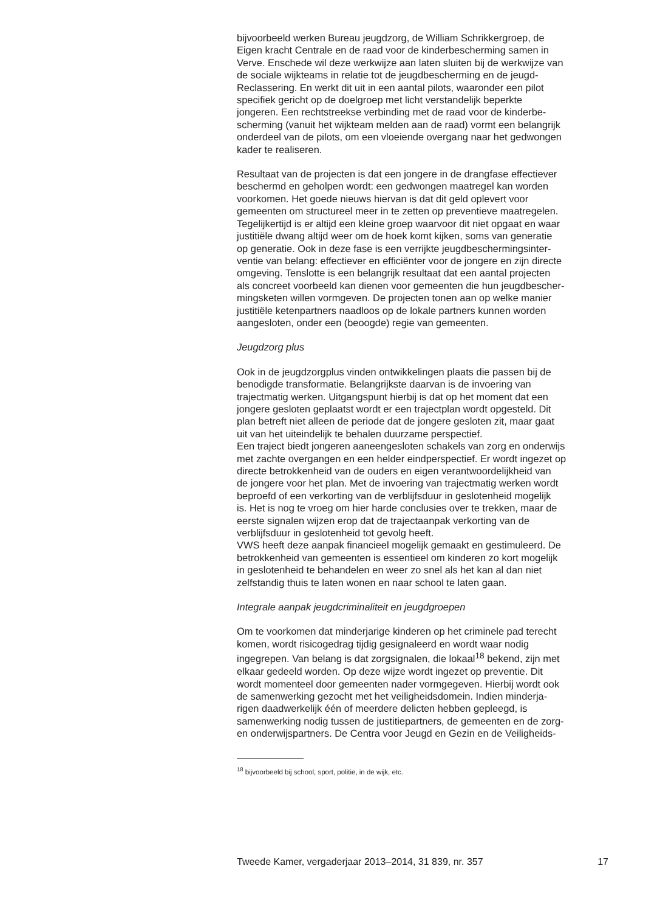bijvoorbeeld werken Bureau jeugdzorg, de William Schrikkergroep, de Eigen kracht Centrale en de raad voor de kinderbescherming samen in Verve. Enschede wil deze werkwijze aan laten sluiten bij de werkwijze van de sociale wijkteams in relatie tot de jeugdbescherming en de jeugd- Reclassering. En werkt dit uit in een aantal pilots, waaronder een pilot specifiek gericht op de doelgroep met licht verstandelijk beperkte jongeren. Een rechtstreekse verbinding met de raad voor de kinderbe- scherming (vanuit het wijkteam melden aan de raad) vormt een belangrijk onderdeel van de pilots, om een vloeiende overgang naar het gedwongen kader te realiseren.
Resultaat van de projecten is dat een jongere in de drangfase effectiever beschermd en geholpen wordt: een gedwongen maatregel kan worden voorkomen. Het goede nieuws hiervan is dat dit geld oplevert voor gemeenten om structureel meer in te zetten op preventieve maatregelen. Tegelijkertijd is er altijd een kleine groep waarvoor dit niet opgaat en waar justitiële dwang altijd weer om de hoek komt kijken, soms van generatie op generatie. Ook in deze fase is een verrijkte jeugdbeschermingsinter- ventie van belang: effectiever en efficiënter voor de jongere en zijn directe omgeving. Tenslotte is een belangrijk resultaat dat een aantal projecten als concreet voorbeeld kan dienen voor gemeenten die hun jeugdbescher- mingsketen willen vormgeven. De projecten tonen aan op welke manier justitiële ketenpartners naadloos op de lokale partners kunnen worden aangesloten, onder een (beoogde) regie van gemeenten.
Jeugdzorg plus
Ook in de jeugdzorgplus vinden ontwikkelingen plaats die passen bij de benodigde transformatie. Belangrijkste daarvan is de invoering van trajectmatig werken. Uitgangspunt hierbij is dat op het moment dat een jongere gesloten geplaatst wordt er een trajectplan wordt opgesteld. Dit plan betreft niet alleen de periode dat de jongere gesloten zit, maar gaat uit van het uiteindelijk te behalen duurzame perspectief. Een traject biedt jongeren aaneengesloten schakels van zorg en onderwijs met zachte overgangen en een helder eindperspectief. Er wordt ingezet op directe betrokkenheid van de ouders en eigen verantwoordelijkheid van de jongere voor het plan. Met de invoering van trajectmatig werken wordt beproefd of een verkorting van de verblijfsduur in geslotenheid mogelijk is. Het is nog te vroeg om hier harde conclusies over te trekken, maar de eerste signalen wijzen erop dat de trajectaanpak verkorting van de verblijfsduur in geslotenheid tot gevolg heeft. VWS heeft deze aanpak financieel mogelijk gemaakt en gestimuleerd. De betrokkenheid van gemeenten is essentieel om kinderen zo kort mogelijk in geslotenheid te behandelen en weer zo snel als het kan al dan niet zelfstandig thuis te laten wonen en naar school te laten gaan.
Integrale aanpak jeugdcriminaliteit en jeugdgroepen
Om te voorkomen dat minderjarige kinderen op het criminele pad terecht komen, wordt risicogedrag tijdig gesignaleerd en wordt waar nodig ingegrepen. Van belang is dat zorgsignalen, die lokaal<sup>18</sup> bekend, zijn met elkaar gedeeld worden. Op deze wijze wordt ingezet op preventie. Dit wordt momenteel door gemeenten nader vormgegeven. Hierbij wordt ook de samenwerking gezocht met het veiligheidsdomein. Indien minderja- rigen daadwerkelijk één of meerdere delicten hebben gepleegd, is samenwerking nodig tussen de justitiepartners, de gemeenten en de zorg- en onderwijspartners. De Centra voor Jeugd en Gezin en de Veiligheids-
<sup>18</sup> bijvoorbeeld bij school, sport, politie, in de wijk, etc.
Tweede Kamer, vergaderjaar 2013–2014, 31 839, nr. 357 17